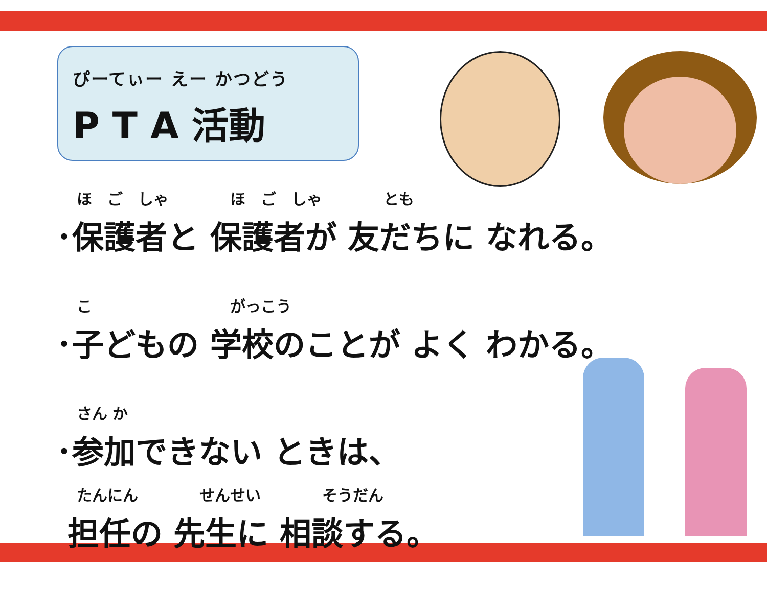ぴーてぃー えー かつどう
P T A 活動
ほ　ご　しゃ　　　　ほ　ご　しゃ　　　　とも
･保護者と 保護者が 友だちに なれる。
こ　　　　　　　　　がっこう
･子どもの 学校のことが よく わかる。
さん か
･参加できない ときは、
たんにん　　　　せんせい　　　　そうだん
担任の 先生に 相談する。